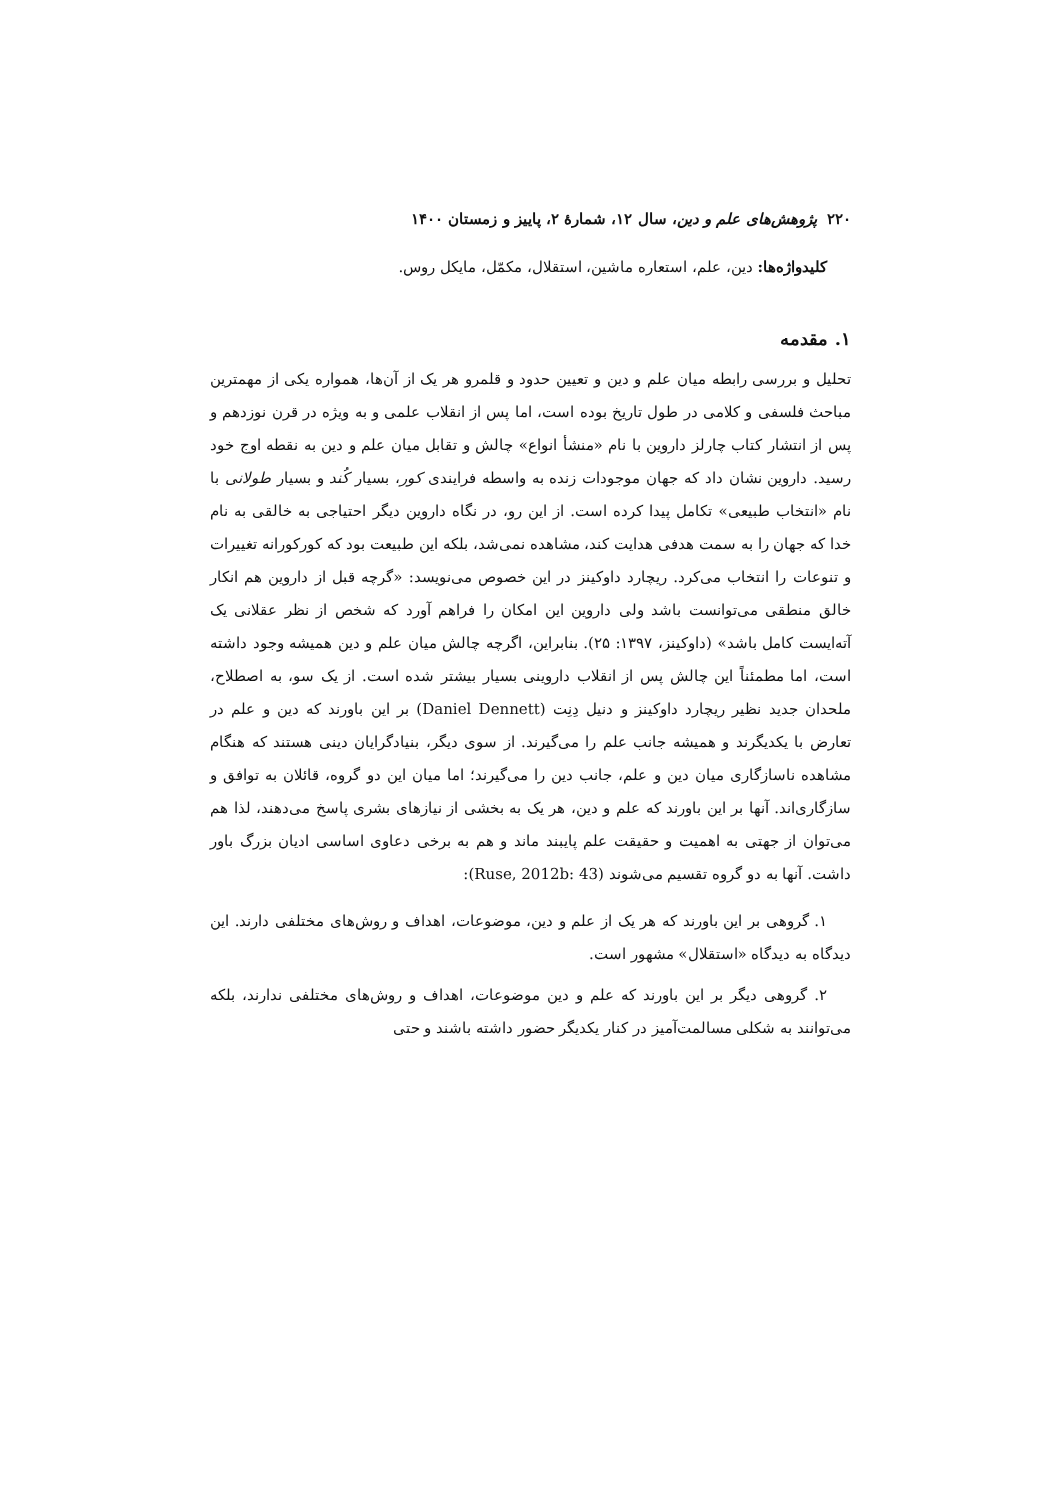۲۲۰ پژوهش‌های علم و دین، سال ۱۲، شمارهٔ ۲، پاییز و زمستان ۱۴۰۰
کلیدواژه‌ها: دین، علم، استعاره ماشین، استقلال، مکمّل، مایکل روس.
۱. مقدمه
تحلیل و بررسی رابطه میان علم و دین و تعیین حدود و قلمرو هر یک از آن‌ها، همواره یکی از مهمترین مباحث فلسفی و کلامی در طول تاریخ بوده است، اما پس از انقلاب علمی و به ویژه در قرن نوزدهم و پس از انتشار کتاب چارلز داروین با نام «منشأ انواع» چالش و تقابل میان علم و دین به نقطه اوج خود رسید. داروین نشان داد که جهان موجودات زنده به واسطه فرایندی کور، بسیار کُند و بسیار طولانی با نام «انتخاب طبیعی» تکامل پیدا کرده است. از این رو، در نگاه داروین دیگر احتیاجی به خالقی به نام خدا که جهان را به سمت هدفی هدایت کند، مشاهده نمی‌شد، بلکه این طبیعت بود که کورکورانه تغییرات و تنوعات را انتخاب می‌کرد. ریچارد داوکینز در این خصوص می‌نویسد: «گرچه قبل از داروین هم انکار خالق منطقی می‌توانست باشد ولی داروین این امکان را فراهم آورد که شخص از نظر عقلانی یک آته‌ایست کامل باشد» (داوکینز، ۱۳۹۷: ۲۵). بنابراین، اگرچه چالش میان علم و دین همیشه وجود داشته است، اما مطمئناً این چالش پس از انقلاب داروینی بسیار بیشتر شده است. از یک سو، به اصطلاح، ملحدان جدید نظیر ریچارد داوکینز و دنیل دِنِت (Daniel Dennett) بر این باورند که دین و علم در تعارض با یکدیگرند و همیشه جانب علم را می‌گیرند. از سوی دیگر، بنیادگرایان دینی هستند که هنگام مشاهده ناسازگاری میان دین و علم، جانب دین را می‌گیرند؛ اما میان این دو گروه، قائلان به توافق و سازگاری‌اند. آنها بر این باورند که علم و دین، هر یک به بخشی از نیازهای بشری پاسخ می‌دهند، لذا هم می‌توان از جهتی به اهمیت و حقیقت علم پایبند ماند و هم به برخی دعاوی اساسی ادیان بزرگ باور داشت. آنها به دو گروه تقسیم می‌شوند (Ruse, 2012b: 43):
۱. گروهی بر این باورند که هر یک از علم و دین، موضوعات، اهداف و روش‌های مختلفی دارند. این دیدگاه به دیدگاه «استقلال» مشهور است.
۲. گروهی دیگر بر این باورند که علم و دین موضوعات، اهداف و روش‌های مختلفی ندارند، بلکه می‌توانند به شکلی مسالمت‌آمیز در کنار یکدیگر حضور داشته باشند و حتی